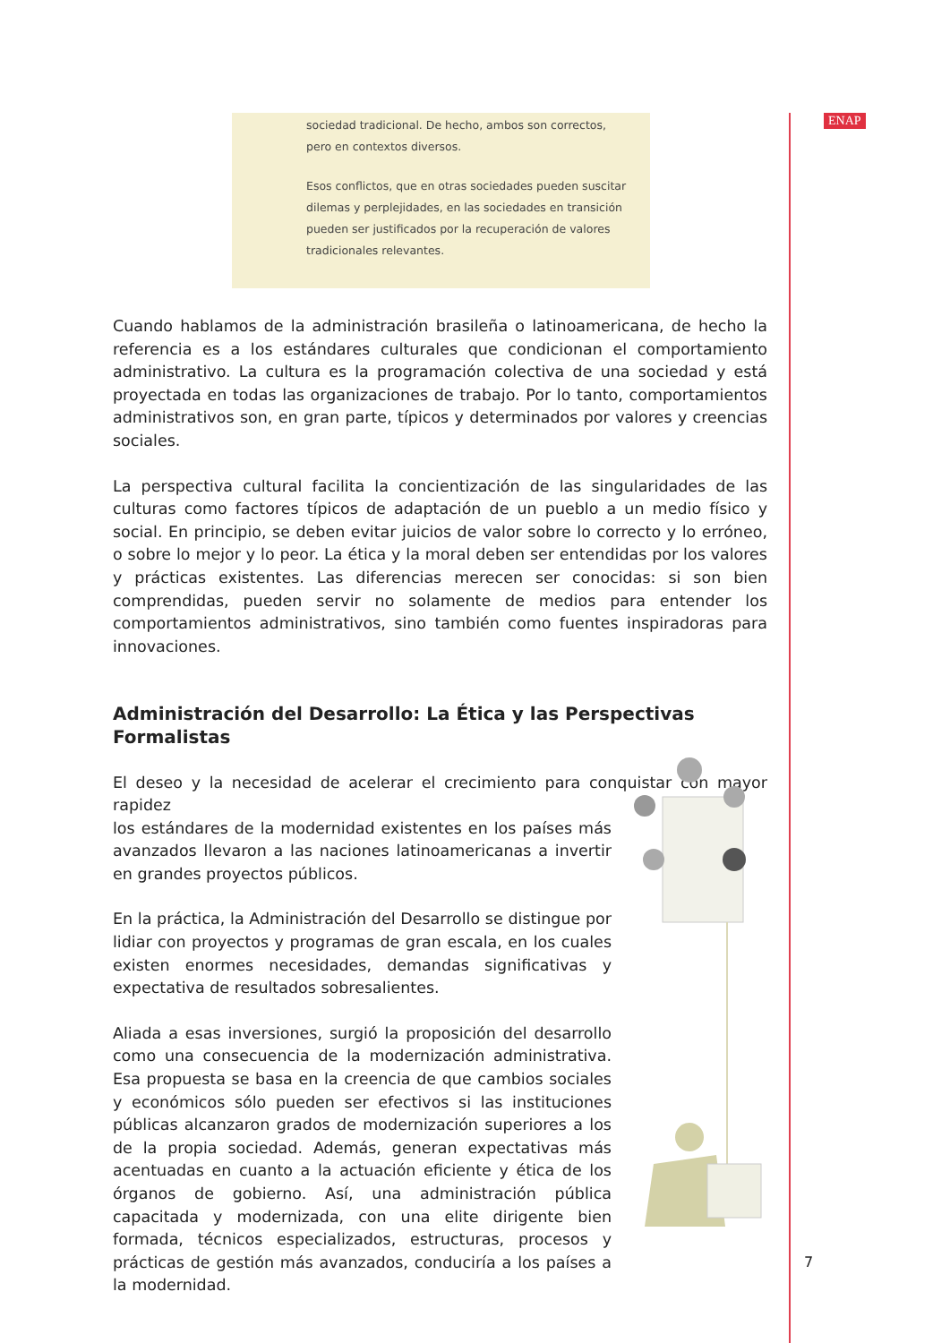ENAP
sociedad tradicional. De hecho, ambos son correctos, pero en contextos diversos.
Esos conflictos, que en otras sociedades pueden suscitar dilemas y perplejidades, en las sociedades en transición pueden ser justificados por la recuperación de valores tradicionales relevantes.
Cuando hablamos de la administración brasileña o latinoamericana, de hecho la referencia es a los estándares culturales que condicionan el comportamiento administrativo. La cultura es la programación colectiva de una sociedad y está proyectada en todas las organizaciones de trabajo. Por lo tanto, comportamientos administrativos son, en gran parte, típicos y determinados por valores y creencias sociales.
La perspectiva cultural facilita la concientización de las singularidades de las culturas como factores típicos de adaptación de un pueblo a un medio físico y social. En principio, se deben evitar juicios de valor sobre lo correcto y lo erróneo, o sobre lo mejor y lo peor. La ética y la moral deben ser entendidas por los valores y prácticas existentes. Las diferencias merecen ser conocidas: si son bien comprendidas, pueden servir no solamente de medios para entender los comportamientos administrativos, sino también como fuentes inspiradoras para innovaciones.
Administración del Desarrollo: La Ética y las Perspectivas Formalistas
El deseo y la necesidad de acelerar el crecimiento para conquistar con mayor rapidez
los estándares de la modernidad existentes en los países más avanzados llevaron a las naciones latinoamericanas a invertir en grandes proyectos públicos.
En la práctica, la Administración del Desarrollo se distingue por lidiar con proyectos y programas de gran escala, en los cuales existen enormes necesidades, demandas significativas y expectativa de resultados sobresalientes.
Aliada a esas inversiones, surgió la proposición del desarrollo como una consecuencia de la modernización administrativa. Esa propuesta se basa en la creencia de que cambios sociales y económicos sólo pueden ser efectivos si las instituciones públicas alcanzaron grados de modernización superiores a los de la propia sociedad. Además, generan expectativas más acentuadas en cuanto a la actuación eficiente y ética de los órganos de gobierno. Así, una administración pública capacitada y modernizada, con una elite dirigente bien formada, técnicos especializados, estructuras, procesos y prácticas de gestión más avanzados, conduciría a los países a la modernidad.
7